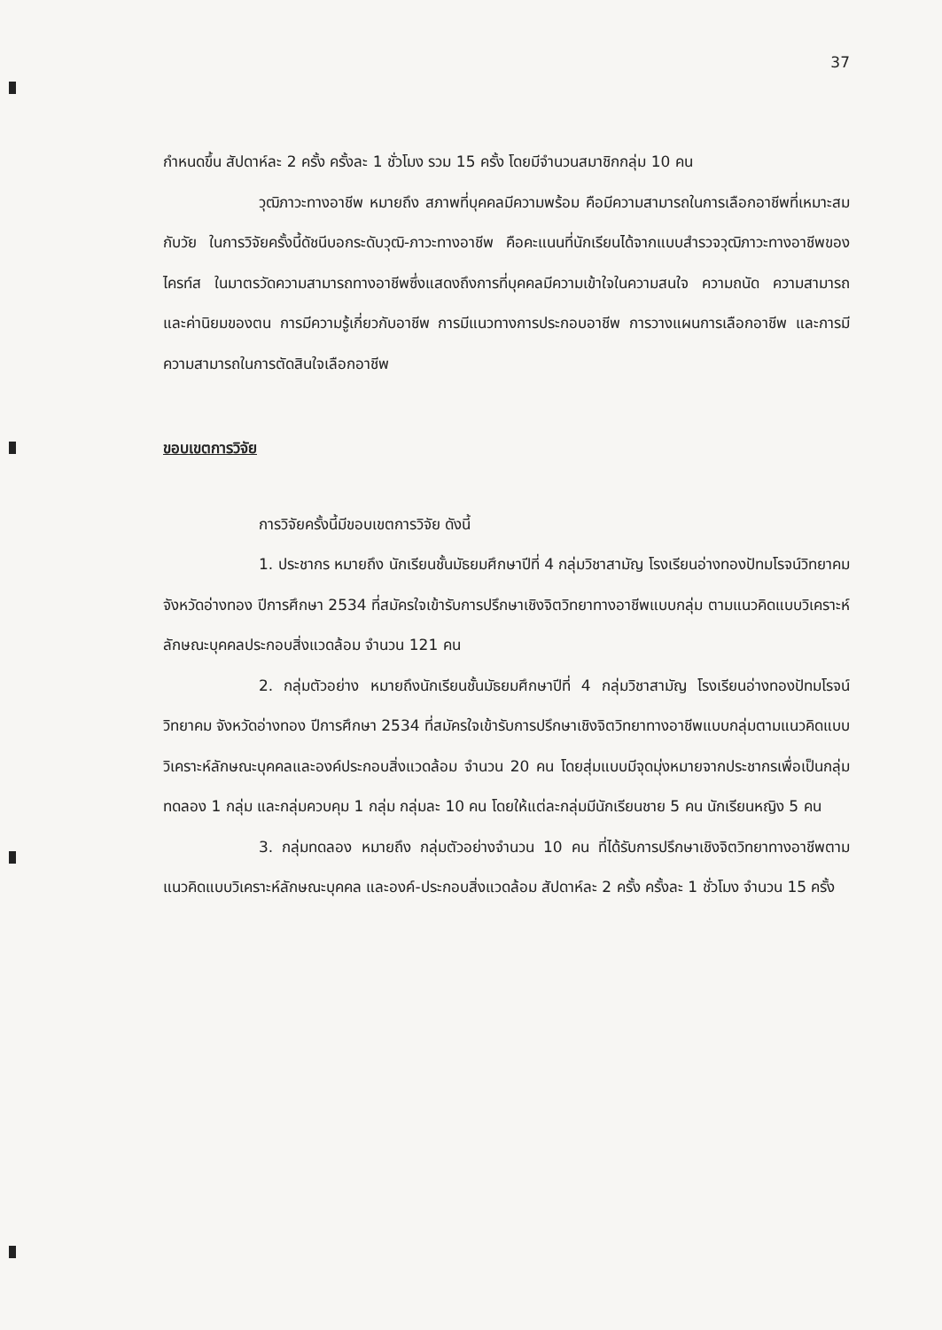37
กำหนดขึ้น สัปดาห์ละ 2 ครั้ง ครั้งละ 1 ชั่วโมง รวม 15 ครั้ง โดยมีจำนวนสมาชิกกลุ่ม 10 คน
วุฒิภาวะทางอาชีพ หมายถึง สภาพที่บุคคลมีความพร้อม คือมีความสามารถในการเลือกอาชีพที่เหมาะสมกับวัย ในการวิจัยครั้งนี้ดัชนีบอกระดับวุฒิ-ภาวะทางอาชีพ คือคะแนนที่นักเรียนได้จากแบบสำรวจวุฒิภาวะทางอาชีพของไครท์ส ในมาตรวัดความสามารถทางอาชีพซึ่งแสดงถึงการที่บุคคลมีความเข้าใจในความสนใจ ความถนัด ความสามารถ และค่านิยมของตน การมีความรู้เกี่ยวกับอาชีพ การมีแนวทางการประกอบอาชีพ การวางแผนการเลือกอาชีพ และการมีความสามารถในการตัดสินใจเลือกอาชีพ
ขอบเขตการวิจัย
การวิจัยครั้งนี้มีขอบเขตการวิจัย ดังนี้
1. ประชากร หมายถึง นักเรียนชั้นมัธยมศึกษาปีที่ 4 กลุ่มวิชาสามัญ โรงเรียนอ่างทองปัทมโรจน์วิทยาคม จังหวัดอ่างทอง ปีการศึกษา 2534 ที่สมัครใจเข้ารับการปรึกษาเชิงจิตวิทยาทางอาชีพแบบกลุ่ม ตามแนวคิดแบบวิเคราะห์ลักษณะบุคคลประกอบสิ่งแวดล้อม จำนวน 121 คน
2. กลุ่มตัวอย่าง หมายถึงนักเรียนชั้นมัธยมศึกษาปีที่ 4 กลุ่มวิชาสามัญ โรงเรียนอ่างทองปัทมโรจน์วิทยาคม จังหวัดอ่างทอง ปีการศึกษา 2534 ที่สมัครใจเข้ารับการปรึกษาเชิงจิตวิทยาทางอาชีพแบบกลุ่มตามแนวคิดแบบวิเคราะห์ลักษณะบุคคลและองค์ประกอบสิ่งแวดล้อม จำนวน 20 คน โดยสุ่มแบบมีจุดมุ่งหมายจากประชากรเพื่อเป็นกลุ่มทดลอง 1 กลุ่ม และกลุ่มควบคุม 1 กลุ่ม กลุ่มละ 10 คน โดยให้แต่ละกลุ่มมีนักเรียนชาย 5 คน นักเรียนหญิง 5 คน
3. กลุ่มทดลอง หมายถึง กลุ่มตัวอย่างจำนวน 10 คน ที่ได้รับการปรึกษาเชิงจิตวิทยาทางอาชีพตามแนวคิดแบบวิเคราะห์ลักษณะบุคคล และองค์-ประกอบสิ่งแวดล้อม สัปดาห์ละ 2 ครั้ง ครั้งละ 1 ชั่วโมง จำนวน 15 ครั้ง